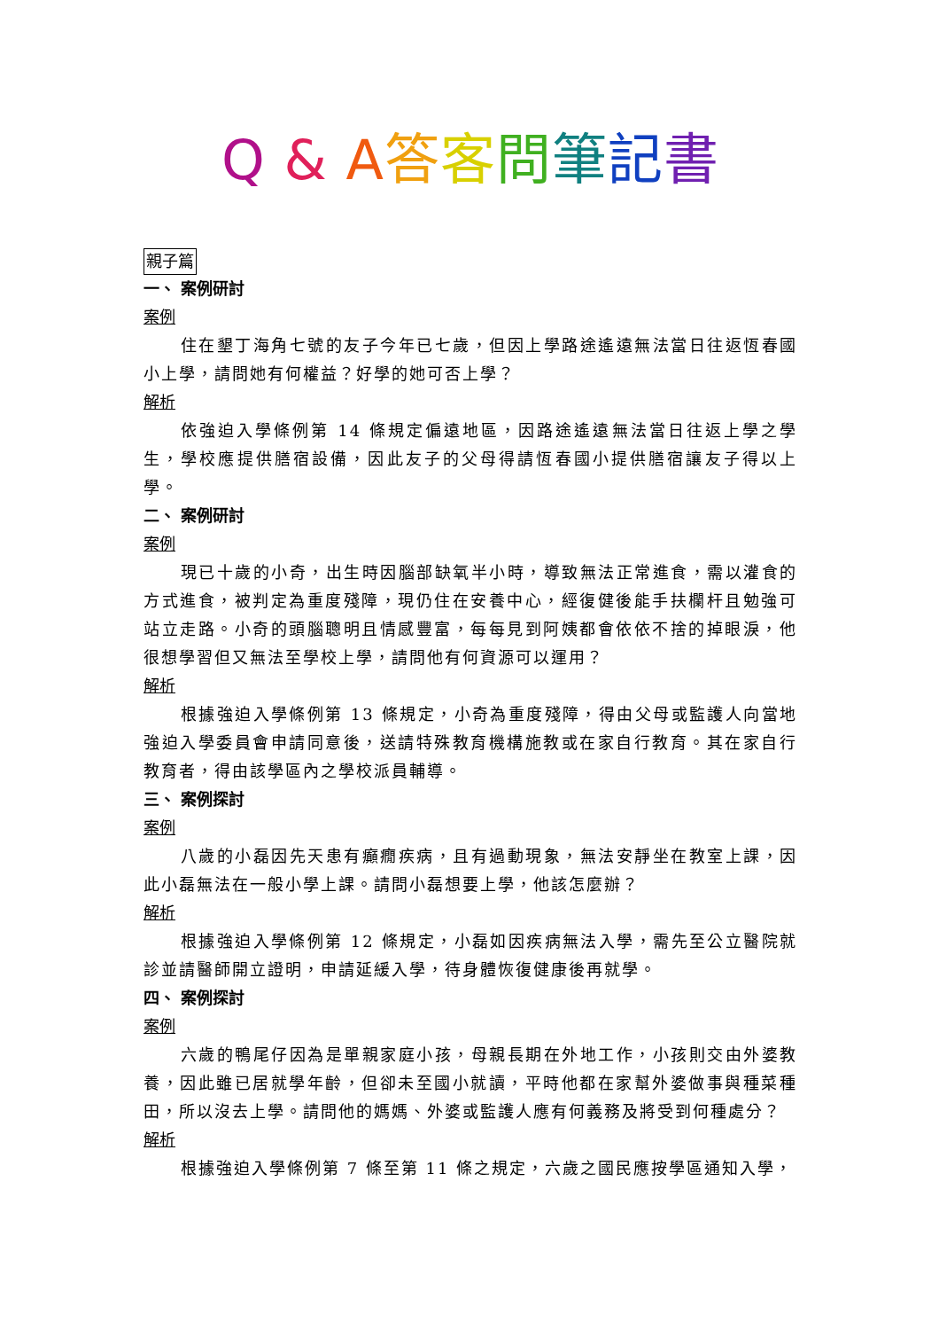Q & A答客問筆記書
親子篇
一、 案例研討
案例
住在墾丁海角七號的友子今年已七歲，但因上學路途遙遠無法當日往返恆春國小上學，請問她有何權益？好學的她可否上學？
解析
依強迫入學條例第 14 條規定偏遠地區，因路途遙遠無法當日往返上學之學生，學校應提供膳宿設備，因此友子的父母得請恆春國小提供膳宿讓友子得以上學。
二、 案例研討
案例
現已十歲的小奇，出生時因腦部缺氧半小時，導致無法正常進食，需以灌食的方式進食，被判定為重度殘障，現仍住在安養中心，經復健後能手扶欄杆且勉強可站立走路。小奇的頭腦聰明且情感豐富，每每見到阿姨都會依依不捨的掉眼淚，他很想學習但又無法至學校上學，請問他有何資源可以運用？
解析
根據強迫入學條例第 13 條規定，小奇為重度殘障，得由父母或監護人向當地強迫入學委員會申請同意後，送請特殊教育機構施教或在家自行教育。其在家自行教育者，得由該學區內之學校派員輔導。
三、 案例探討
案例
八歲的小磊因先天患有癲癇疾病，且有過動現象，無法安靜坐在教室上課，因此小磊無法在一般小學上課。請問小磊想要上學，他該怎麼辦？
解析
根據強迫入學條例第 12 條規定，小磊如因疾病無法入學，需先至公立醫院就診並請醫師開立證明，申請延緩入學，待身體恢復健康後再就學。
四、 案例探討
案例
六歲的鴨尾仔因為是單親家庭小孩，母親長期在外地工作，小孩則交由外婆教養，因此雖已居就學年齡，但卻未至國小就讀，平時他都在家幫外婆做事與種菜種田，所以沒去上學。請問他的媽媽、外婆或監護人應有何義務及將受到何種處分？
解析
根據強迫入學條例第 7 條至第 11 條之規定，六歲之國民應按學區通知入學，